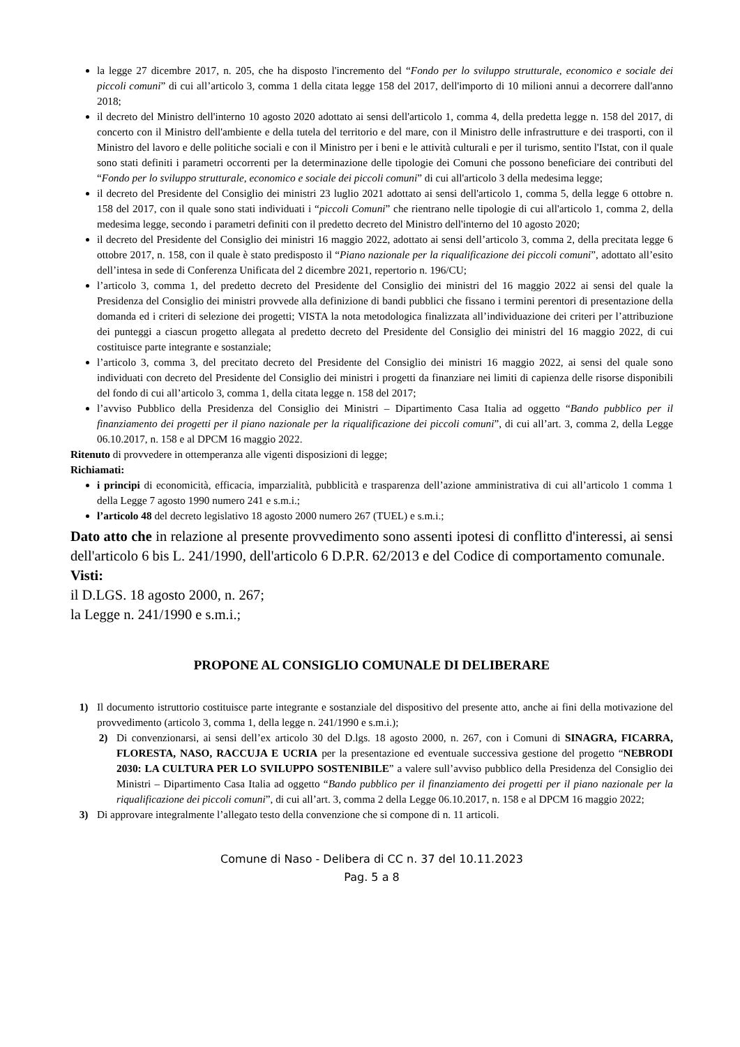la legge 27 dicembre 2017, n. 205, che ha disposto l'incremento del “Fondo per lo sviluppo strutturale, economico e sociale dei piccoli comuni” di cui all’articolo 3, comma 1 della citata legge 158 del 2017, dell'importo di 10 milioni annui a decorrere dall'anno 2018;
il decreto del Ministro dell'interno 10 agosto 2020 adottato ai sensi dell'articolo 1, comma 4, della predetta legge n. 158 del 2017, di concerto con il Ministro dell'ambiente e della tutela del territorio e del mare, con il Ministro delle infrastrutture e dei trasporti, con il Ministro del lavoro e delle politiche sociali e con il Ministro per i beni e le attività culturali e per il turismo, sentito l'Istat, con il quale sono stati definiti i parametri occorrenti per la determinazione delle tipologie dei Comuni che possono beneficiare dei contributi del “Fondo per lo sviluppo strutturale, economico e sociale dei piccoli comuni” di cui all'articolo 3 della medesima legge;
il decreto del Presidente del Consiglio dei ministri 23 luglio 2021 adottato ai sensi dell'articolo 1, comma 5, della legge 6 ottobre n. 158 del 2017, con il quale sono stati individuati i “piccoli Comuni” che rientrano nelle tipologie di cui all'articolo 1, comma 2, della medesima legge, secondo i parametri definiti con il predetto decreto del Ministro dell'interno del 10 agosto 2020;
il decreto del Presidente del Consiglio dei ministri 16 maggio 2022, adottato ai sensi dell’articolo 3, comma 2, della precitata legge 6 ottobre 2017, n. 158, con il quale è stato predisposto il “Piano nazionale per la riqualificazione dei piccoli comuni”, adottato all’esito dell’intesa in sede di Conferenza Unificata del 2 dicembre 2021, repertorio n. 196/CU;
l’articolo 3, comma 1, del predetto decreto del Presidente del Consiglio dei ministri del 16 maggio 2022 ai sensi del quale la Presidenza del Consiglio dei ministri provvede alla definizione di bandi pubblici che fissano i termini perentori di presentazione della domanda ed i criteri di selezione dei progetti; VISTA la nota metodologica finalizzata all’individuazione dei criteri per l’attribuzione dei punteggi a ciascun progetto allegata al predetto decreto del Presidente del Consiglio dei ministri del 16 maggio 2022, di cui costituisce parte integrante e sostanziale;
l’articolo 3, comma 3, del precitato decreto del Presidente del Consiglio dei ministri 16 maggio 2022, ai sensi del quale sono individuati con decreto del Presidente del Consiglio dei ministri i progetti da finanziare nei limiti di capienza delle risorse disponibili del fondo di cui all’articolo 3, comma 1, della citata legge n. 158 del 2017;
l’avviso Pubblico della Presidenza del Consiglio dei Ministri – Dipartimento Casa Italia ad oggetto “Bando pubblico per il finanziamento dei progetti per il piano nazionale per la riqualificazione dei piccoli comuni”, di cui all’art. 3, comma 2, della Legge 06.10.2017, n. 158 e al DPCM 16 maggio 2022.
Ritenuto di provvedere in ottemperanza alle vigenti disposizioni di legge;
Richiamati:
i principi di economicità, efficacia, imparzialità, pubblicità e trasparenza dell’azione amministrativa di cui all’articolo 1 comma 1 della Legge 7 agosto 1990 numero 241 e s.m.i.;
l’articolo 48 del decreto legislativo 18 agosto 2000 numero 267 (TUEL) e s.m.i.;
Dato atto che in relazione al presente provvedimento sono assenti ipotesi di conflitto d'interessi, ai sensi dell'articolo 6 bis L. 241/1990, dell'articolo 6 D.P.R. 62/2013 e del Codice di comportamento comunale.
Visti:
il D.LGS. 18 agosto 2000, n. 267;
la Legge n. 241/1990 e s.m.i.;
PROPONE AL CONSIGLIO COMUNALE DI DELIBERARE
1) Il documento istruttorio costituisce parte integrante e sostanziale del dispositivo del presente atto, anche ai fini della motivazione del provvedimento (articolo 3, comma 1, della legge n. 241/1990 e s.m.i.);
2) Di convenzionarsi, ai sensi dell’ex articolo 30 del D.lgs. 18 agosto 2000, n. 267, con i Comuni di SINAGRA, FICARRA, FLORESTA, NASO, RACCUJA E UCRIA per la presentazione ed eventuale successiva gestione del progetto “NEBRODI 2030: LA CULTURA PER LO SVILUPPO SOSTENIBILE” a valere sull’avviso pubblico della Presidenza del Consiglio dei Ministri – Dipartimento Casa Italia ad oggetto “Bando pubblico per il finanziamento dei progetti per il piano nazionale per la riqualificazione dei piccoli comuni”, di cui all’art. 3, comma 2 della Legge 06.10.2017, n. 158 e al DPCM 16 maggio 2022;
3) Di approvare integralmente l’allegato testo della convenzione che si compone di n. 11 articoli.
Comune di Naso - Delibera di CC n. 37 del 10.11.2023
Pag. 5 a 8